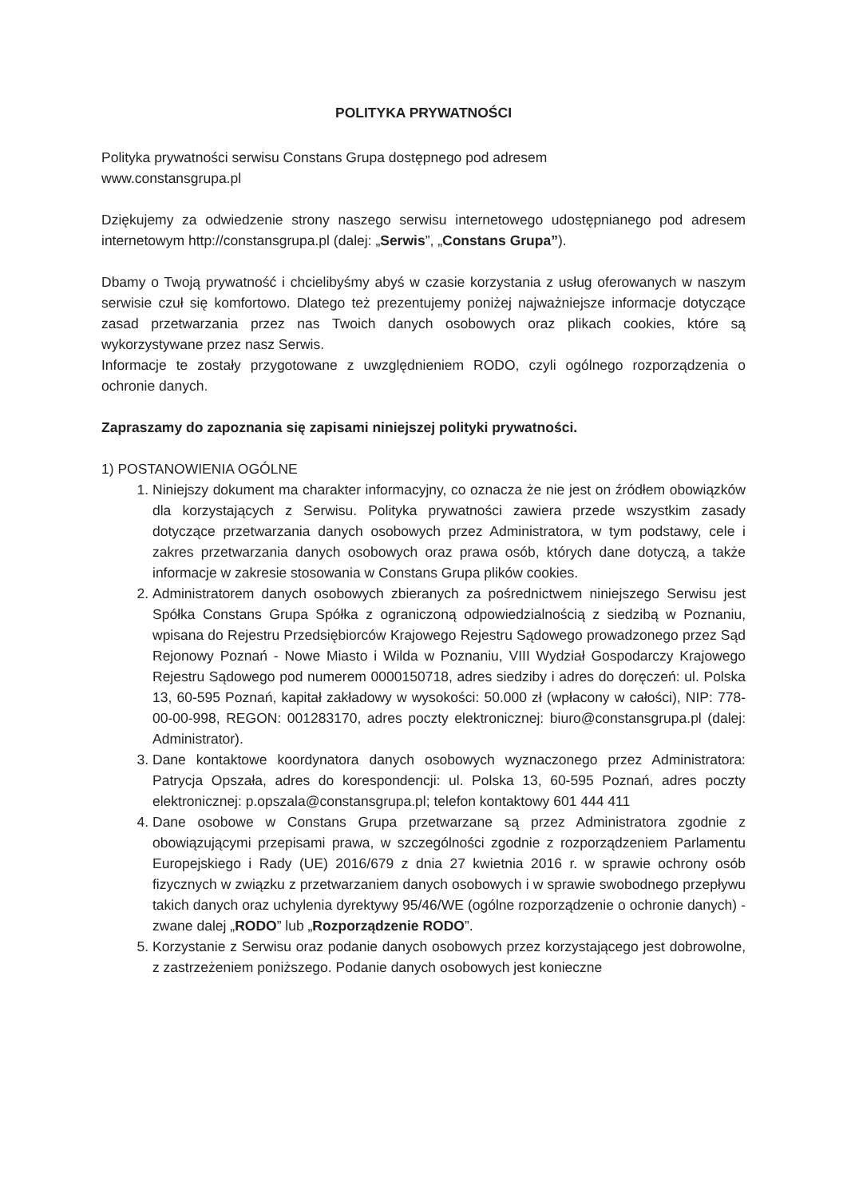POLITYKA PRYWATNOŚCI
Polityka prywatności serwisu Constans Grupa dostępnego pod adresem
www.constansgrupa.pl
Dziękujemy za odwiedzenie strony naszego serwisu internetowego udostępnianego pod adresem internetowym http://constansgrupa.pl (dalej: „Serwis”, „Constans Grupa”).
Dbamy o Twoją prywatność i chcielibyśmy abyś w czasie korzystania z usług oferowanych w naszym serwisie czuł się komfortowo. Dlatego też prezentujemy poniżej najważniejsze informacje dotyczące zasad przetwarzania przez nas Twoich danych osobowych oraz plikach cookies, które są wykorzystywane przez nasz Serwis.
Informacje te zostały przygotowane z uwzględnieniem RODO, czyli ogólnego rozporządzenia o ochronie danych.
Zapraszamy do zapoznania się zapisami niniejszej polityki prywatności.
1) POSTANOWIENIA OGÓLNE
1. Niniejszy dokument ma charakter informacyjny, co oznacza że nie jest on źródłem obowiązków dla korzystających z Serwisu. Polityka prywatności zawiera przede wszystkim zasady dotyczące przetwarzania danych osobowych przez Administratora, w tym podstawy, cele i zakres przetwarzania danych osobowych oraz prawa osób, których dane dotyczą, a także informacje w zakresie stosowania w Constans Grupa plików cookies.
2. Administratorem danych osobowych zbieranych za pośrednictwem niniejszego Serwisu jest Spółka Constans Grupa Spółka z ograniczoną odpowiedzialnością z siedzibą w Poznaniu, wpisana do Rejestru Przedsiębiorców Krajowego Rejestru Sądowego prowadzonego przez Sąd Rejonowy Poznań - Nowe Miasto i Wilda w Poznaniu, VIII Wydział Gospodarczy Krajowego Rejestru Sądowego pod numerem 0000150718, adres siedziby i adres do doręczeń: ul. Polska 13, 60-595 Poznań, kapitał zakładowy w wysokości: 50.000 zł (wpłacony w całości), NIP: 778-00-00-998, REGON: 001283170, adres poczty elektronicznej: biuro@constansgrupa.pl (dalej: Administrator).
3. Dane kontaktowe koordynatora danych osobowych wyznaczonego przez Administratora: Patrycja Opszała, adres do korespondencji: ul. Polska 13, 60-595 Poznań, adres poczty elektronicznej: p.opszala@constansgrupa.pl; telefon kontaktowy 601 444 411
4. Dane osobowe w Constans Grupa przetwarzane są przez Administratora zgodnie z obowiązującymi przepisami prawa, w szczególności zgodnie z rozporządzeniem Parlamentu Europejskiego i Rady (UE) 2016/679 z dnia 27 kwietnia 2016 r. w sprawie ochrony osób fizycznych w związku z przetwarzaniem danych osobowych i w sprawie swobodnego przepływu takich danych oraz uchylenia dyrektywy 95/46/WE (ogólne rozporządzenie o ochronie danych) - zwane dalej „RODO” lub „Rozporządzenie RODO”.
5. Korzystanie z Serwisu oraz podanie danych osobowych przez korzystającego jest dobrowolne, z zastrzeżeniem poniższego. Podanie danych osobowych jest konieczne